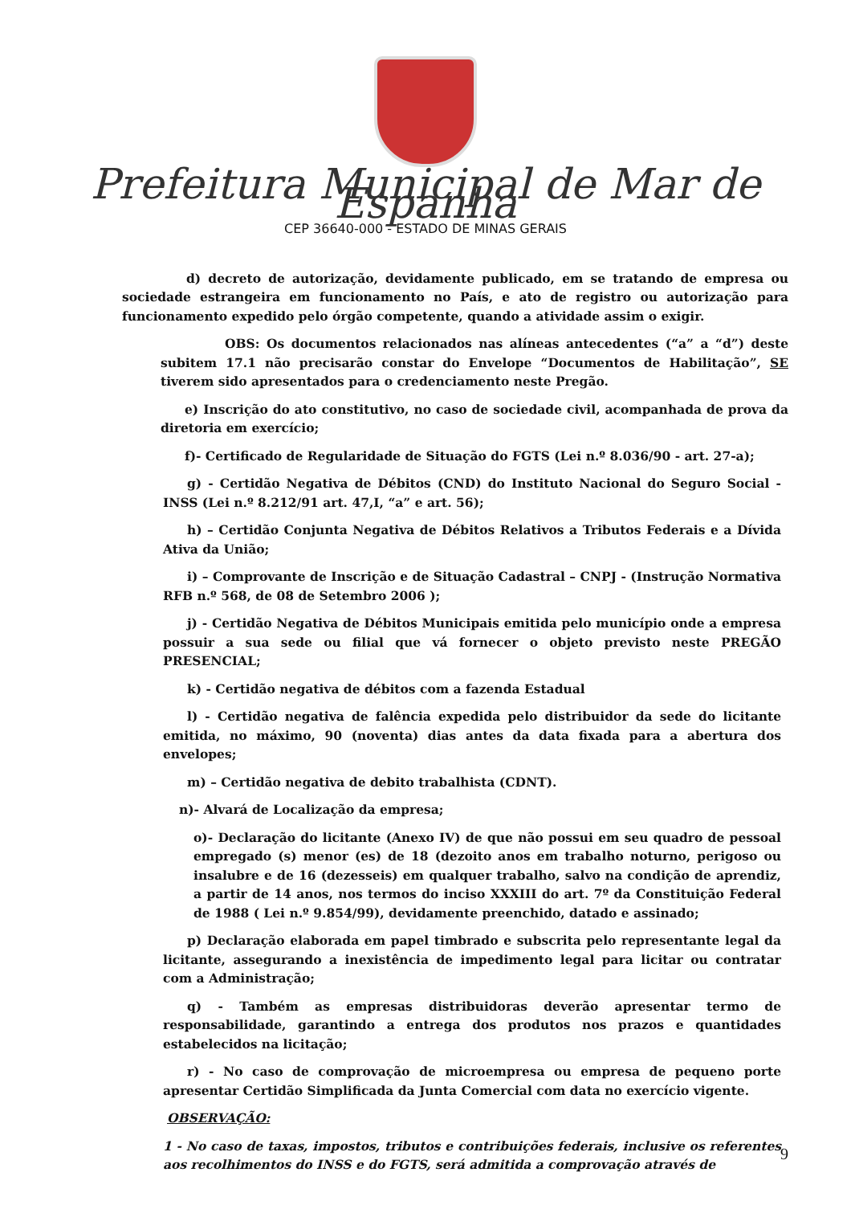Prefeitura Municipal de Mar de Espanha
CEP 36640-000 - ESTADO DE MINAS GERAIS
d) decreto de autorização, devidamente publicado, em se tratando de empresa ou sociedade estrangeira em funcionamento no País, e ato de registro ou autorização para funcionamento expedido pelo órgão competente, quando a atividade assim o exigir.
OBS: Os documentos relacionados nas alíneas antecedentes (“a” a “d”) deste subitem 17.1 não precisarão constar do Envelope “Documentos de Habilitação”, SE tiverem sido apresentados para o credenciamento neste Pregão.
e) Inscrição do ato constitutivo, no caso de sociedade civil, acompanhada de prova da diretoria em exercício;
f)- Certificado de Regularidade de Situação do FGTS (Lei n.º 8.036/90 - art. 27-a);
g) - Certidão Negativa de Débitos (CND) do Instituto Nacional do Seguro Social - INSS (Lei n.º 8.212/91 art. 47,I, “a” e art. 56);
h) – Certidão Conjunta Negativa de Débitos Relativos a Tributos Federais e a Dívida Ativa da União;
i) – Comprovante de Inscrição e de Situação Cadastral – CNPJ - (Instrução Normativa RFB n.º 568, de 08 de Setembro 2006 );
j) - Certidão Negativa de Débitos Municipais emitida pelo município onde a empresa possuir a sua sede ou filial que vá fornecer o objeto previsto neste PREGÃO PRESENCIAL;
k) - Certidão negativa de débitos com a fazenda Estadual
l) - Certidão negativa de falência expedida pelo distribuidor da sede do licitante emitida, no máximo, 90 (noventa) dias antes da data fixada para a abertura dos envelopes;
m) – Certidão negativa de debito trabalhista (CDNT).
n)- Alvará de Localização da empresa;
o)- Declaração do licitante (Anexo IV) de que não possui em seu quadro de pessoal empregado (s) menor (es) de 18 (dezoito anos em trabalho noturno, perigoso ou insalubre e de 16 (dezesseis) em qualquer trabalho, salvo na condição de aprendiz, a partir de 14 anos, nos termos do inciso XXXIII do art. 7º da Constituição Federal de 1988 ( Lei n.º 9.854/99), devidamente preenchido, datado e assinado;
p) Declaração elaborada em papel timbrado e subscrita pelo representante legal da licitante, assegurando a inexistência de impedimento legal para licitar ou contratar com a Administração;
q) - Também as empresas distribuidoras deverão apresentar termo de responsabilidade, garantindo a entrega dos produtos nos prazos e quantidades estabelecidos na licitação;
r) - No caso de comprovação de microempresa ou empresa de pequeno porte apresentar Certidão Simplificada da Junta Comercial com data no exercício vigente.
OBSERVAÇÃO:
1 - No caso de taxas, impostos, tributos e contribuições federais, inclusive os referentes aos recolhimentos do INSS e do FGTS, será admitida a comprovação através de
9